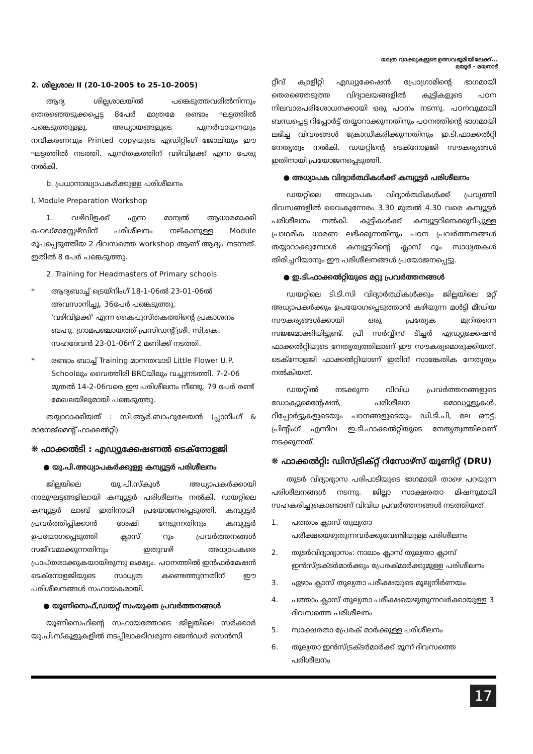യാത്ര വാക്കുകളുടെ ഉത്സവഭൂമിയിലേക്ക്...
മയൂർ - മയനാട്
2. ശില്പശാല II (20-10-2005 to 25-10-2005)
ആദ്യ ശില്പശാലയിൽ പങ്കെടുത്തവരിൽനിന്നും തെരഞ്ഞെടുക്കപ്പെട്ട 8പേർ മാത്രമേ രണ്ടാം ഘട്ടത്തിൽ പങ്കെടുത്തുള്ളൂ. അധ്യായങ്ങളുടെ പുനർവായനയും നവീകരണവും Printed copyയുടെ എഡിറ്റിംഗ് ജോലിയും ഈ ഘട്ടത്തിൽ നടത്തി. പുസ്തകത്തിന് വഴിവിളക്ക് എന്ന പേരു നൽകി.
b. പ്രധാനാദ്ധ്യാപകർക്കുള്ള പരിശീലനം
I. Module Preparation Workshop
1. വഴിവിളക്ക് എന്ന മാന്വൽ ആധാരമാക്കി ഹെഡ്മാസ്റ്റേഴ്സിന് പരിശീലനം നല്കാനുള്ള Module രൂപപ്പെടുത്തിയ 2 ദിവസത്തെ workshop ആണ് ആദ്യം നടന്നത്. ഇതിൽ 8 പേർ പങ്കെടുത്തു.
2. Training for Headmasters of Primary schools
* ആദ്യബാച്ച് ട്രെയ്നിംഗ് 18-1-06ൽ 23-01-06ൽ അവസാനിച്ചു. 36പേർ പങ്കെടുത്തു.
'വഴിവിളക്ക്' എന്ന കൈപുസ്തകത്തിന്റെ പ്രകാശനം ബഹു. ഗ്രാമപഞ്ചായത്ത് പ്രസിഡന്റ് ശ്രീ. സി.കെ. സഹദേവൻ 23-01-06ന് 2 മണിക്ക് നടത്തി.
* രണ്ടാം ബാച്ച് Training മാനന്തവാടി Little Flower U.P. Schoolലും വൈത്തിരി BRCയിലും വച്ചുനടത്തി. 7-2-06 മുതൽ 14-2-06വരെ ഈ പരിശീലനം നീണ്ടു. 79 പേർ രണ്ട് മേഖലയിലുമായി പങ്കെടുത്തു.
തയ്യാറാക്കിയത് : സി.ആർ.ബാഹുലേയൻ (പ്ലാനിംഗ് & മാനേജ്മെന്റ് ഫാക്കൽറ്റി)
❋ ഫാക്കൽടി : എഡ്യുക്കേഷണൽ ടെക്നോളജി
● യു.പി.അധ്യാപകർക്കുള്ള കമ്പ്യൂട്ടർ പരിശീലനം
ജില്ലയിലെ യു.പി.സ്കൂൾ അധ്യാപകർക്കായി നാലുഘട്ടങ്ങളിലായി കമ്പ്യൂട്ടർ പരിശീലനം നൽകി. ഡയറ്റിലെ കമ്പ്യൂട്ടർ ലാബ് ഇതിനായി പ്രയോജനപ്പെടുത്തി. കമ്പ്യൂട്ടർ പ്രവർത്തിപ്പിക്കാൻ ശേഷി നേടുന്നതിനും കമ്പ്യൂട്ടർ ഉപയോഗപ്പെടുത്തി ക്ലാസ് റൂം പ്രവർത്തനങ്ങൾ സജീവമാക്കുന്നതിനും ഇതുവഴി അധ്യാപകരെ പ്രാപ്തരാക്കുകയായിരുന്നു ലക്ഷ്യം. പഠനത്തിൽ ഇൻഫർമേഷൻ ടെക്നോളജിയുടെ സാധ്യത കണ്ടെത്തുന്നതിന് ഈ പരിശീലനങ്ങൾ സഹായകമായി.
● യൂണിസെഫ്,ഡയറ്റ് സംയുക്ത പ്രവർത്തനങ്ങൾ
യൂണിസെഫിന്റെ സഹായത്തോടെ ജില്ലയിലെ സർക്കാർ യു.പി.സ്കൂളുകളിൽ നടപ്പിലാക്കിവരുന്ന ജെൻഡർ സെൻസി
റ്റീവ് ക്വാളിറ്റി എഡ്യുക്കേഷൻ പ്രോഗ്രാമിന്റെ ഭാഗമായി തെരഞ്ഞെടുത്ത വിദ്യാലയങ്ങളിൽ കുട്ടികളുടെ പഠന നിലവാരപരിശോധനക്കായി ഒരു പഠനം നടന്നു. പഠനവുമായി ബന്ധപ്പെട്ട റിപ്പോർട്ട് തയ്യാറാക്കുന്നതിനും പഠനത്തിന്റെ ഭാഗമായി ലഭിച്ച വിവരങ്ങൾ ക്രോഡീകരിക്കുന്നതിനും ഇ.ടി.ഫാക്കൽറ്റി നേതൃത്വം നൽകി. ഡയറ്റിന്റെ ടെക്നോളജി സൗകര്യങ്ങൾ ഇതിനായി പ്രയോജനപ്പെടുത്തി.
● അധ്യാപക വിദ്യാർത്ഥികൾക്ക് കമ്പ്യൂട്ടർ പരിശീലനം
ഡയറ്റിലെ അധ്യാപക വിദ്യാർത്ഥികൾക്ക് പ്രവൃത്തി ദിവസങ്ങളിൽ വൈകുന്നേരം 3.30 മുതൽ 4.30 വരെ കമ്പ്യൂട്ടർ പരിശീലനം നൽകി. കുട്ടികൾക്ക് കമ്പ്യൂട്ടറിനെക്കുറിച്ചുള്ള പ്രാഥമിക ധാരണ ലഭിക്കുന്നതിനും പഠന പ്രവർത്തനങ്ങൾ തയ്യാറാക്കുമ്പോൾ കമ്പ്യൂട്ടറിന്റെ ക്ലാസ് റൂം സാധ്യതകൾ തിരിച്ചറിയാനും ഈ പരിശീലനങ്ങൾ പ്രയോജനപ്പെട്ടു.
● ഇ.ടി.ഫാക്കൽറ്റിയുടെ മറ്റു പ്രവർത്തനങ്ങൾ
ഡയറ്റിലെ ടി.ടി.സി വിദ്യാർത്ഥികൾക്കും ജില്ലയിലെ മറ്റ് അധ്യാപകർക്കും ഉപയോഗപ്പെടുത്താൻ കഴിയുന്ന മൾട്ടി മീഡിയ സൗകര്യങ്ങൾക്കായി ഒരു പ്രത്യേക മുറിതന്നെ സജ്ജമാക്കിയിട്ടുണ്ട്. പ്രീ സർവ്വീസ് ടീച്ചർ എഡ്യുക്കേഷൻ ഫാക്കൽറ്റിയുടെ നേതൃത്വത്തിലാണ് ഈ സൗകര്യമൊരുക്കിയത്. ടെക്നോളജി ഫാക്കൽറ്റിയാണ് ഇതിന് സാങ്കേതിക നേതൃത്വം നൽകിയത്.
ഡയറ്റിൽ നടക്കുന്ന വിവിധ പ്രവർത്തനങ്ങളുടെ ഡോക്യുമെന്റേഷൻ, പരിശീലന മൊഡ്യൂളുകൾ, റിപ്പോർട്ടുകളുടെയും പഠനങ്ങളുടെയും ഡി.ടി.പി, ലേ ഔട്ട്, പ്രിന്റിംഗ് എന്നിവ ഇ.ടി.ഫാക്കൽറ്റിയുടെ നേതൃത്വത്തിലാണ് നടക്കുന്നത്.
❋ ഫാക്കൽറ്റി: ഡിസ്ട്രിക്റ്റ് റിസോഴ്സ് യൂണിറ്റ് (DRU)
തുടർ വിദ്യാഭ്യാസ പരിപാടിയുടെ ഭാഗമായി താഴെ പറയുന്ന പരിശീലനങ്ങൾ നടന്നു. ജില്ലാ സാക്ഷരതാ മിഷനുമായി സഹകരിച്ചുകൊണ്ടാണ് വിവിധ പ്രവർത്തനങ്ങൾ നടത്തിയത്.
1. പത്താം ക്ലാസ് തുല്യതാ പരീക്ഷയെഴുതുന്നവർക്കുവേണ്ടിയുള്ള പരിശീലനം
2. തുടർവിദ്യാഭ്യാസം: നാലാം ക്ലാസ് തുല്യതാ ക്ലാസ് ഇൻസ്ട്രക്ടർമാർക്കും പ്രേരക്മാർക്കുമുള്ള പരിശീലനം
3. ഏഴാം ക്ലാസ് തുല്യതാ പരീക്ഷയുടെ മൂല്യനിർണയം
4. പത്താം ക്ലാസ് തുല്യതാ പരീക്ഷയെഴുതുന്നവർക്കായുള്ള 3 ദിവസത്തെ പരിശീലനം
5. സാക്ഷരതാ പ്രേരക് മാർക്കുള്ള പരിശീലനം
6. തുല്യതാ ഇൻസ്ട്രക്ടർമാർക്ക് മൂന്ന് ദിവസത്തെ പരിശീലനം
17